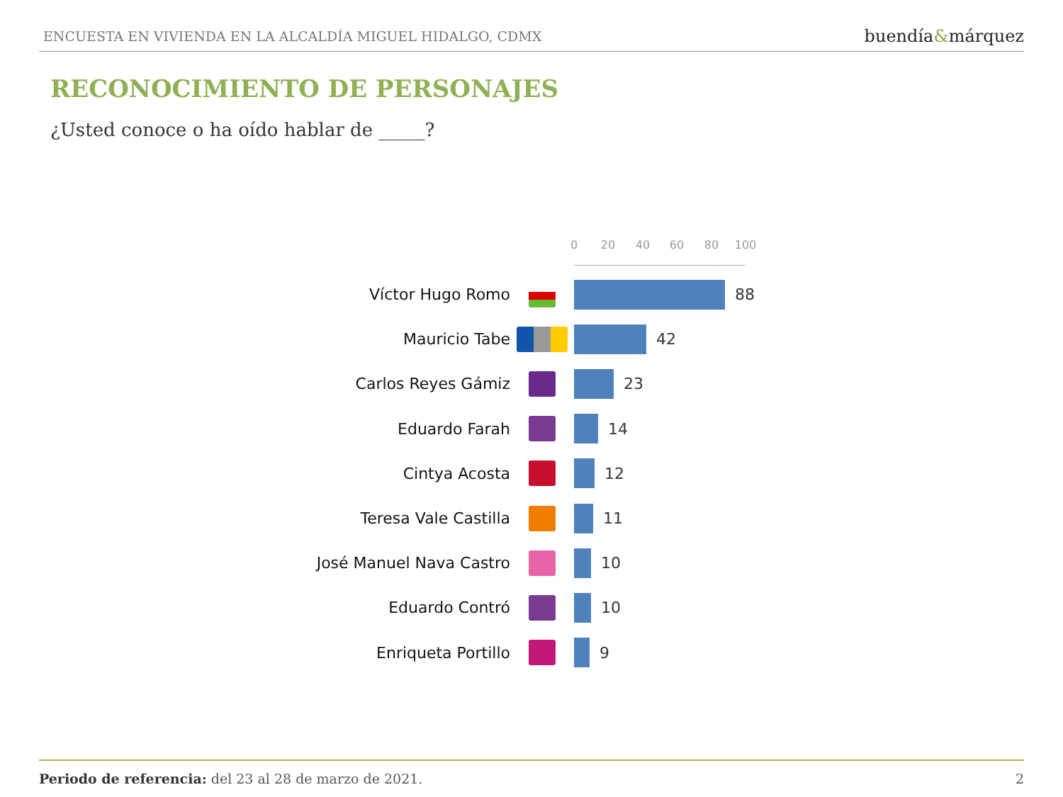ENCUESTA EN VIVIENDA EN LA ALCALDÍA MIGUEL HIDALGO, CDMX buendía&márquez
RECONOCIMIENTO DE PERSONAJES
¿Usted conoce o ha oído hablar de _____?
0 20 40 60 80 100
Víctor Hugo Romo 88
Mauricio Tabe 42
Carlos Reyes Gámiz 23
Eduardo Farah 14
Cintya Acosta 12
Teresa Vale Castilla 11
José Manuel Nava Castro 10
Eduardo Contró 10
Enriqueta Portillo 9
Periodo de referencia: del 23 al 28 de marzo de 2021. 2